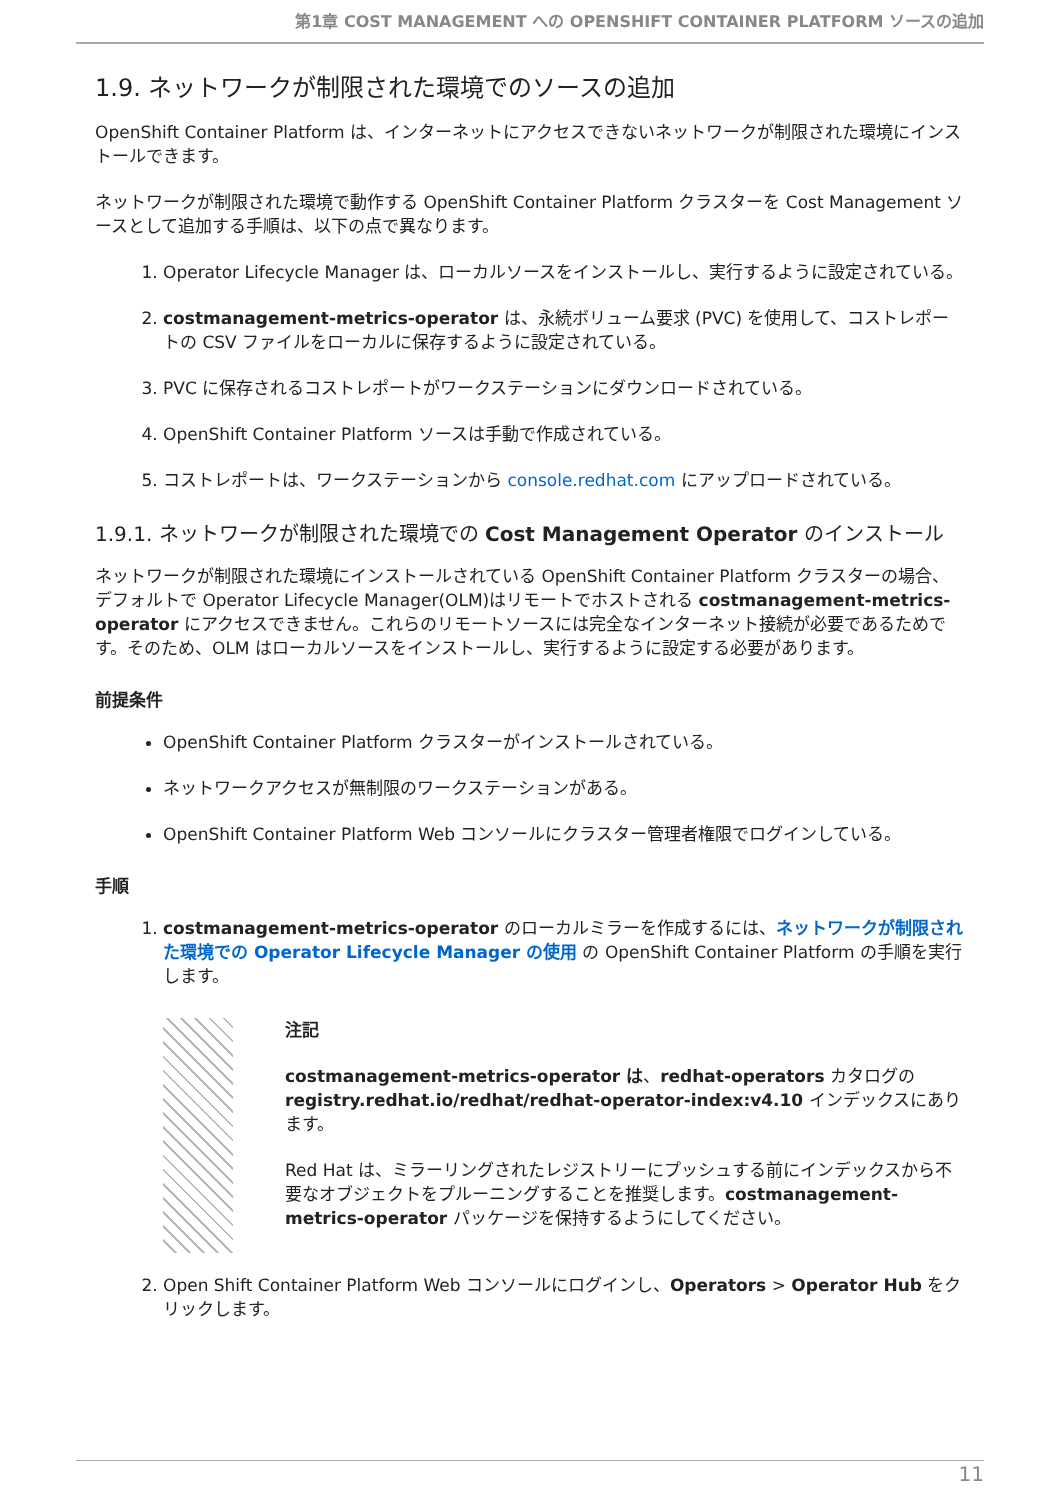第1章 COST MANAGEMENT への OPENSHIFT CONTAINER PLATFORM ソースの追加
1.9. ネットワークが制限された環境でのソースの追加
OpenShift Container Platform は、インターネットにアクセスできないネットワークが制限された環境にインストールできます。
ネットワークが制限された環境で動作する OpenShift Container Platform クラスターを Cost Management ソースとして追加する手順は、以下の点で異なります。
1. Operator Lifecycle Manager は、ローカルソースをインストールし、実行するように設定されている。
2. costmanagement-metrics-operator は、永続ボリューム要求 (PVC) を使用して、コストレポートの CSV ファイルをローカルに保存するように設定されている。
3. PVC に保存されるコストレポートがワークステーションにダウンロードされている。
4. OpenShift Container Platform ソースは手動で作成されている。
5. コストレポートは、ワークステーションから console.redhat.com にアップロードされている。
1.9.1. ネットワークが制限された環境での Cost Management Operator のインストール
ネットワークが制限された環境にインストールされている OpenShift Container Platform クラスターの場合、デフォルトで Operator Lifecycle Manager(OLM)はリモートでホストされる costmanagement-metrics-operator にアクセスできません。これらのリモートソースには完全なインターネット接続が必要であるためです。そのため、OLM はローカルソースをインストールし、実行するように設定する必要があります。
前提条件
OpenShift Container Platform クラスターがインストールされている。
ネットワークアクセスが無制限のワークステーションがある。
OpenShift Container Platform Web コンソールにクラスター管理者権限でログインしている。
手順
1. costmanagement-metrics-operator のローカルミラーを作成するには、ネットワークが制限された環境での Operator Lifecycle Manager の使用 の OpenShift Container Platform の手順を実行します。
注記
costmanagement-metrics-operator は、redhat-operators カタログの registry.redhat.io/redhat/redhat-operator-index:v4.10 インデックスにあります。
Red Hat は、ミラーリングされたレジストリーにプッシュする前にインデックスから不要なオブジェクトをプルーニングすることを推奨します。costmanagement-metrics-operator パッケージを保持するようにしてください。
2. Open Shift Container Platform Web コンソールにログインし、Operators > Operator Hub をクリックします。
11